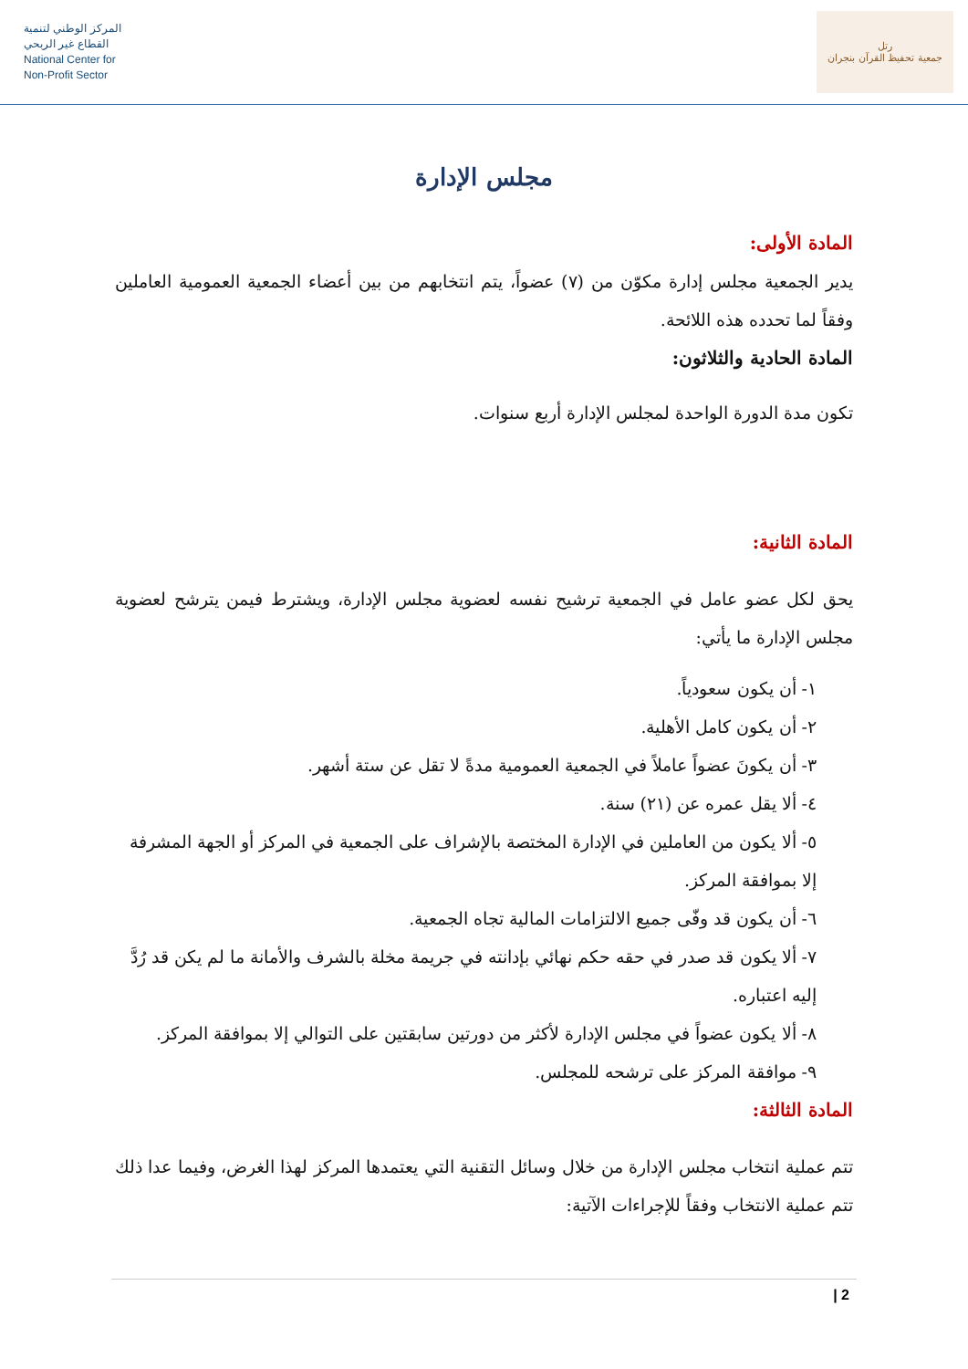المركز الوطني لتنمية
القطاع غير الربحي
National Center for
Non-Profit Sector
رتل
جمعية تحفيظ القرآن بنجران
مجلس الإدارة
المادة الأولى:
يدير الجمعية مجلس إدارة مكوّن من (٧) عضواً، يتم انتخابهم من بين أعضاء الجمعية العمومية العاملين وفقاً لما تحدده هذه اللائحة.
المادة الحادية والثلاثون:
تكون مدة الدورة الواحدة لمجلس الإدارة أربع سنوات.
المادة الثانية:
يحق لكل عضو عامل في الجمعية ترشيح نفسه لعضوية مجلس الإدارة، ويشترط فيمن يترشح لعضوية مجلس الإدارة ما يأتي:
١- أن يكون سعودياً.
٢- أن يكون كامل الأهلية.
٣- أن يكونَ عضواً عاملاً في الجمعية العمومية مدةً لا تقل عن ستة أشهر.
٤- ألا يقل عمره عن (٢١) سنة.
٥- ألا يكون من العاملين في الإدارة المختصة بالإشراف على الجمعية في المركز أو الجهة المشرفة إلا بموافقة المركز.
٦- أن يكون قد وفّى جميع الالتزامات المالية تجاه الجمعية.
٧- ألا يكون قد صدر في حقه حكم نهائي بإدانته في جريمة مخلة بالشرف والأمانة ما لم يكن قد رُدَّ إليه اعتباره.
٨- ألا يكون عضواً في مجلس الإدارة لأكثر من دورتين سابقتين على التوالي إلا بموافقة المركز.
٩- موافقة المركز على ترشحه للمجلس.
المادة الثالثة:
تتم عملية انتخاب مجلس الإدارة من خلال وسائل التقنية التي يعتمدها المركز لهذا الغرض، وفيما عدا ذلك تتم عملية الانتخاب وفقاً للإجراءات الآتية:
2 |